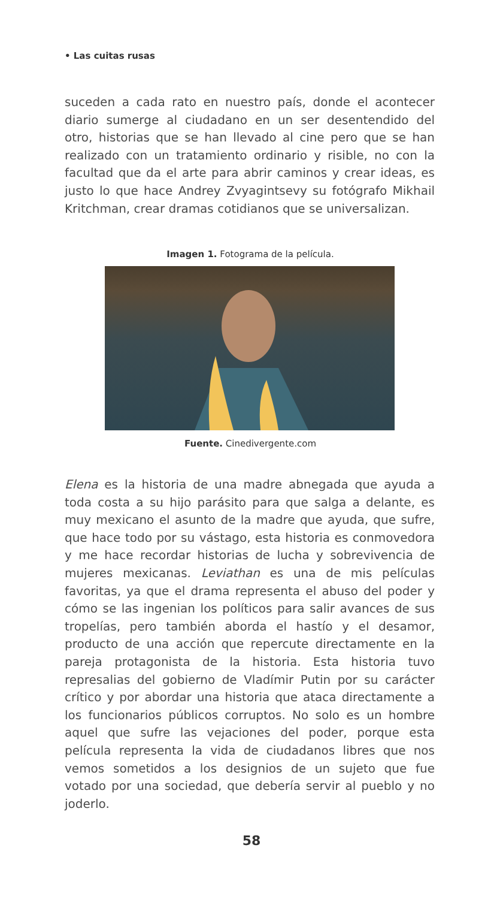• Las cuitas rusas
suceden a cada rato en nuestro país, donde el acontecer diario sumerge al ciudadano en un ser desentendido del otro, historias que se han llevado al cine pero que se han realizado con un tratamiento ordinario y risible, no con la facultad que da el arte para abrir caminos y crear ideas, es justo lo que hace Andrey Zvyagintsevy su fotógrafo Mikhail Kritchman, crear dramas cotidianos que se universalizan.
Imagen 1. Fotograma de la película.
Fuente. Cinedivergente.com
Elena es la historia de una madre abnegada que ayuda a toda costa a su hijo parásito para que salga a delante, es muy mexicano el asunto de la madre que ayuda, que sufre, que hace todo por su vástago, esta historia es conmovedora y me hace recordar historias de lucha y sobrevivencia de mujeres mexicanas. Leviathan es una de mis películas favoritas, ya que el drama representa el abuso del poder y cómo se las ingenian los políticos para salir avances de sus tropelías, pero también aborda el hastío y el desamor, producto de una acción que repercute directamente en la pareja protagonista de la historia. Esta historia tuvo represalias del gobierno de Vladímir Putin por su carácter crítico y por abordar una historia que ataca directamente a los funcionarios públicos corruptos. No solo es un hombre aquel que sufre las vejaciones del poder, porque esta película representa la vida de ciudadanos libres que nos vemos sometidos a los designios de un sujeto que fue votado por una sociedad, que debería servir al pueblo y no joderlo.
58